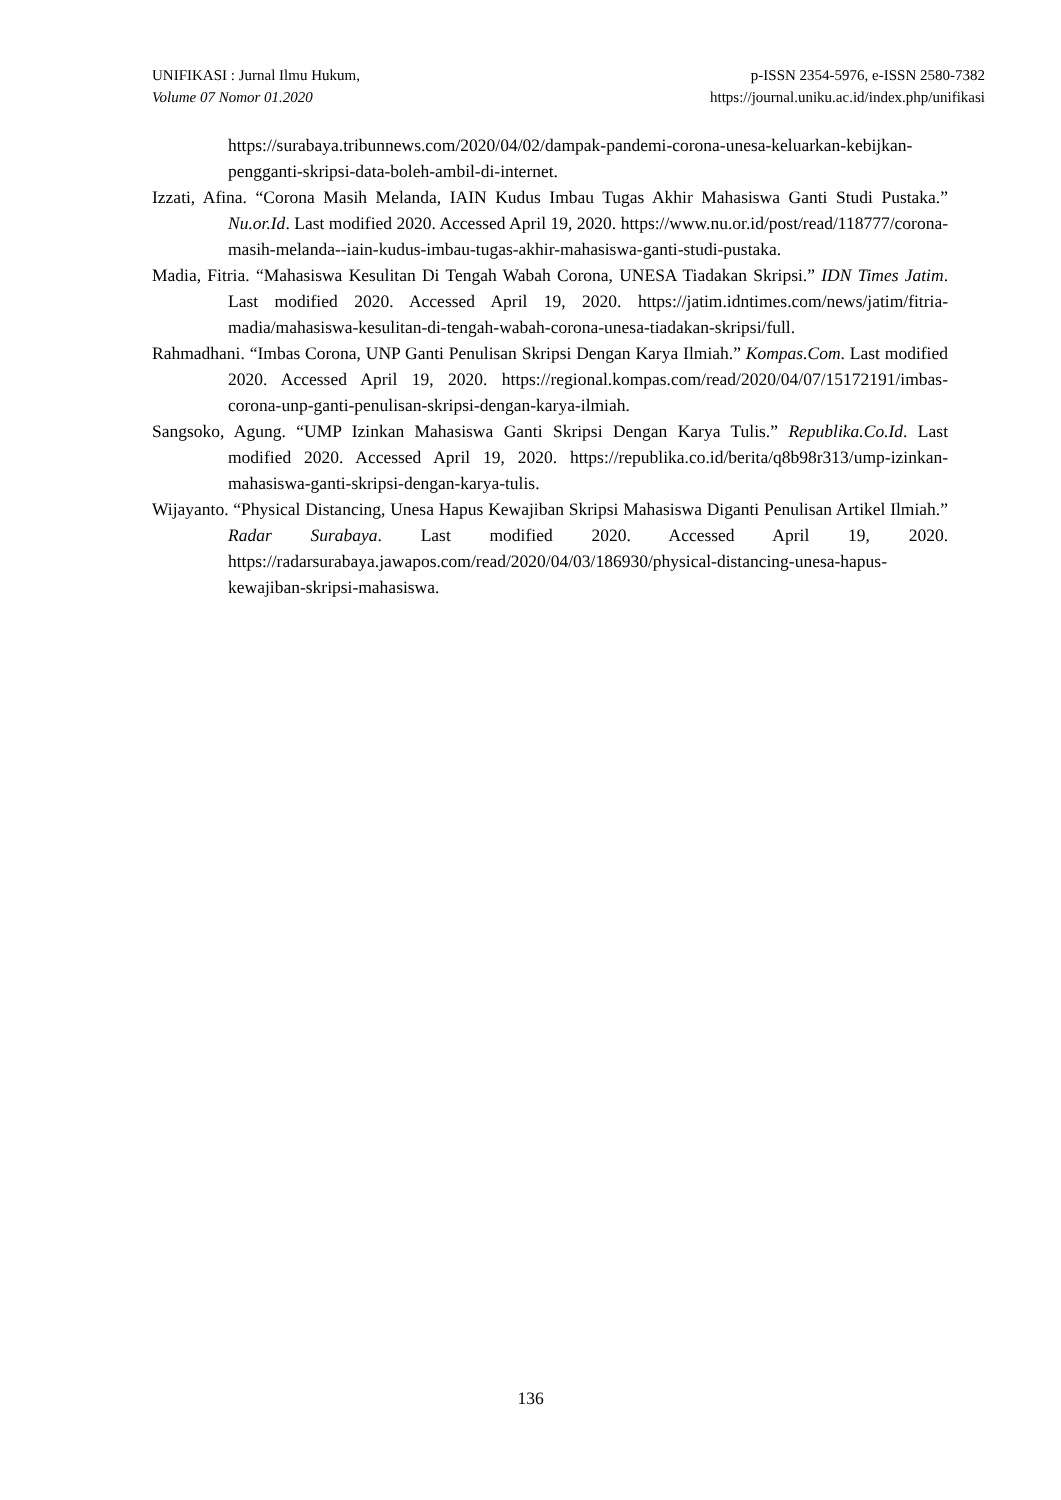UNIFIKASI : Jurnal Ilmu Hukum,
Volume 07 Nomor 01.2020
p-ISSN 2354-5976, e-ISSN 2580-7382
https://journal.uniku.ac.id/index.php/unifikasi
https://surabaya.tribunnews.com/2020/04/02/dampak-pandemi-corona-unesa-keluarkan-kebijkan-pengganti-skripsi-data-boleh-ambil-di-internet.
Izzati, Afina. “Corona Masih Melanda, IAIN Kudus Imbau Tugas Akhir Mahasiswa Ganti Studi Pustaka.” Nu.or.Id. Last modified 2020. Accessed April 19, 2020. https://www.nu.or.id/post/read/118777/corona-masih-melanda--iain-kudus-imbau-tugas-akhir-mahasiswa-ganti-studi-pustaka.
Madia, Fitria. “Mahasiswa Kesulitan Di Tengah Wabah Corona, UNESA Tiadakan Skripsi.” IDN Times Jatim. Last modified 2020. Accessed April 19, 2020. https://jatim.idntimes.com/news/jatim/fitria-madia/mahasiswa-kesulitan-di-tengah-wabah-corona-unesa-tiadakan-skripsi/full.
Rahmadhani. “Imbas Corona, UNP Ganti Penulisan Skripsi Dengan Karya Ilmiah.” Kompas.Com. Last modified 2020. Accessed April 19, 2020. https://regional.kompas.com/read/2020/04/07/15172191/imbas-corona-unp-ganti-penulisan-skripsi-dengan-karya-ilmiah.
Sangsoko, Agung. “UMP Izinkan Mahasiswa Ganti Skripsi Dengan Karya Tulis.” Republika.Co.Id. Last modified 2020. Accessed April 19, 2020. https://republika.co.id/berita/q8b98r313/ump-izinkan-mahasiswa-ganti-skripsi-dengan-karya-tulis.
Wijayanto. “Physical Distancing, Unesa Hapus Kewajiban Skripsi Mahasiswa Diganti Penulisan Artikel Ilmiah.” Radar Surabaya. Last modified 2020. Accessed April 19, 2020. https://radarsurabaya.jawapos.com/read/2020/04/03/186930/physical-distancing-unesa-hapus-kewajiban-skripsi-mahasiswa.
136